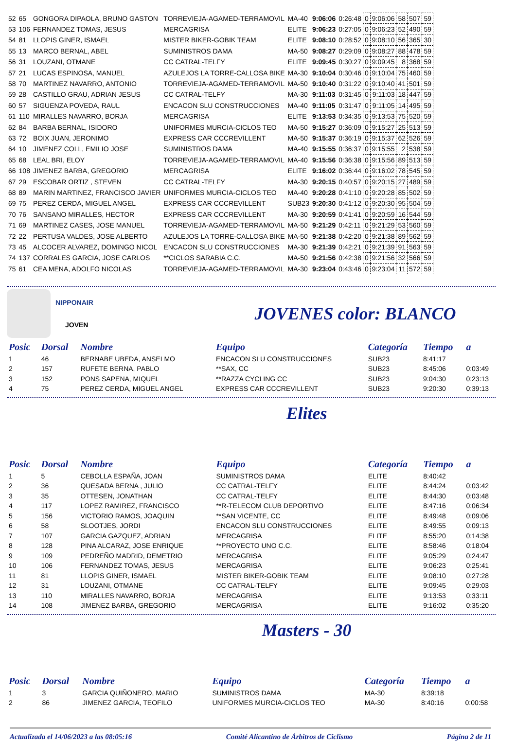| 52 | 65 | GONGORA DIPAOLA, BRUNO GASTON | TORREVIEJA-AGAMED-TERRAMOVIL | MA-40 | 9:06:06 | 0:26:48 | 0 | 9:06:06 | 58 | 507 | 59 |
| 53 | 106 | FERNANDEZ TOMAS, JESUS | MERCAGRISA | ELITE | 9:06:23 | 0:27:05 | 0 | 9:06:23 | 52 | 490 | 59 |
| 54 | 81 | LLOPIS GINER, ISMAEL | MISTER BIKER-GOBIK TEAM | ELITE | 9:08:10 | 0:28:52 | 0 | 9:08:10 | 56 | 365 | 30 |
| 55 | 13 | MARCO BERNAL, ABEL | SUMINISTROS DAMA | MA-50 | 9:08:27 | 0:29:09 | 0 | 9:08:27 | 88 | 478 | 59 |
| 56 | 31 | LOUZANI, OTMANE | CC CATRAL-TELFY | ELITE | 9:09:45 | 0:30:27 | 0 | 9:09:45 | 8 | 368 | 59 |
| 57 | 21 | LUCAS ESPINOSA, MANUEL | AZULEJOS LA TORRE-CALLOSA BIKE | MA-30 | 9:10:04 | 0:30:46 | 0 | 9:10:04 | 75 | 460 | 59 |
| 58 | 70 | MARTINEZ NAVARRO, ANTONIO | TORREVIEJA-AGAMED-TERRAMOVIL | MA-50 | 9:10:40 | 0:31:22 | 0 | 9:10:40 | 41 | 501 | 59 |
| 59 | 28 | CASTILLO GRAU, ADRIAN JESUS | CC CATRAL-TELFY | MA-30 | 9:11:03 | 0:31:45 | 0 | 9:11:03 | 18 | 447 | 59 |
| 60 | 57 | SIGUENZA POVEDA, RAUL | ENCACON SLU CONSTRUCCIONES | MA-40 | 9:11:05 | 0:31:47 | 0 | 9:11:05 | 14 | 495 | 59 |
| 61 | 110 | MIRALLES NAVARRO, BORJA | MERCAGRISA | ELITE | 9:13:53 | 0:34:35 | 0 | 9:13:53 | 75 | 520 | 59 |
| 62 | 84 | BARBA BERNAL, ISIDORO | UNIFORMES MURCIA-CICLOS TEO | MA-50 | 9:15:27 | 0:36:09 | 0 | 9:15:27 | 25 | 513 | 59 |
| 63 | 72 | BOIX JUAN, JERONIMO | EXPRESS CAR CCCREVILLENT | MA-50 | 9:15:37 | 0:36:19 | 0 | 9:15:37 | 62 | 526 | 59 |
| 64 | 10 | JIMENEZ COLL, EMILIO JOSE | SUMINISTROS DAMA | MA-40 | 9:15:55 | 0:36:37 | 0 | 9:15:55 | 2 | 538 | 59 |
| 65 | 68 | LEAL BRI, ELOY | TORREVIEJA-AGAMED-TERRAMOVIL | MA-40 | 9:15:56 | 0:36:38 | 0 | 9:15:56 | 89 | 513 | 59 |
| 66 | 108 | JIMENEZ BARBA, GREGORIO | MERCAGRISA | ELITE | 9:16:02 | 0:36:44 | 0 | 9:16:02 | 78 | 545 | 59 |
| 67 | 29 | ESCOBAR ORTIZ , STEVEN | CC CATRAL-TELFY | MA-30 | 9:20:15 | 0:40:57 | 0 | 9:20:15 | 27 | 489 | 59 |
| 68 | 89 | MARIN MARTINEZ, FRANCISCO JAVIER | UNIFORMES MURCIA-CICLOS TEO | MA-40 | 9:20:28 | 0:41:10 | 0 | 9:20:28 | 85 | 502 | 59 |
| 69 | 75 | PEREZ CERDA, MIGUEL ANGEL | EXPRESS CAR CCCREVILLENT | SUB23 | 9:20:30 | 0:41:12 | 0 | 9:20:30 | 95 | 504 | 59 |
| 70 | 76 | SANSANO MIRALLES, HECTOR | EXPRESS CAR CCCREVILLENT | MA-30 | 9:20:59 | 0:41:41 | 0 | 9:20:59 | 16 | 544 | 59 |
| 71 | 69 | MARTINEZ CASES, JOSE MANUEL | TORREVIEJA-AGAMED-TERRAMOVIL | MA-50 | 9:21:29 | 0:42:11 | 0 | 9:21:29 | 53 | 560 | 59 |
| 72 | 22 | PERTUSA VALDES, JOSE ALBERTO | AZULEJOS LA TORRE-CALLOSA BIKE | MA-50 | 9:21:38 | 0:42:20 | 0 | 9:21:38 | 89 | 562 | 59 |
| 73 | 45 | ALCOCER ALVAREZ, DOMINGO NICOL | ENCACON SLU CONSTRUCCIONES | MA-30 | 9:21:39 | 0:42:21 | 0 | 9:21:39 | 91 | 563 | 59 |
| 74 | 137 | CORRALES GARCIA, JOSE CARLOS | **CICLOS SARABIA C.C. | MA-50 | 9:21:56 | 0:42:38 | 0 | 9:21:56 | 32 | 566 | 59 |
| 75 | 61 | CEA MENA, ADOLFO NICOLAS | TORREVIEJA-AGAMED-TERRAMOVIL | MA-30 | 9:23:04 | 0:43:46 | 0 | 9:23:04 | 11 | 572 | 59 |
NIPPONAIR
JOVEN
JOVENES color: BLANCO
| Posic | Dorsal | Nombre | Equipo | Categoría | Tiempo | a |
| --- | --- | --- | --- | --- | --- | --- |
| 1 | 46 | BERNABE UBEDA, ANSELMO | ENCACON SLU CONSTRUCCIONES | SUB23 | 8:41:17 | |
| 2 | 157 | RUFETE BERNA, PABLO | **SAX, CC | SUB23 | 8:45:06 | 0:03:49 |
| 3 | 152 | PONS SAPENA, MIQUEL | **RAZZA CYCLING CC | SUB23 | 9:04:30 | 0:23:13 |
| 4 | 75 | PEREZ CERDA, MIGUEL ANGEL | EXPRESS CAR CCCREVILLENT | SUB23 | 9:20:30 | 0:39:13 |
Elites
| Posic | Dorsal | Nombre | Equipo | Categoría | Tiempo | a |
| --- | --- | --- | --- | --- | --- | --- |
| 1 | 5 | CEBOLLA ESPAÑA, JOAN | SUMINISTROS DAMA | ELITE | 8:40:42 | |
| 2 | 36 | QUESADA BERNA , JULIO | CC CATRAL-TELFY | ELITE | 8:44:24 | 0:03:42 |
| 3 | 35 | OTTESEN, JONATHAN | CC CATRAL-TELFY | ELITE | 8:44:30 | 0:03:48 |
| 4 | 117 | LOPEZ RAMIREZ, FRANCISCO | **R-TELECOM CLUB DEPORTIVO | ELITE | 8:47:16 | 0:06:34 |
| 5 | 156 | VICTORIO RAMOS, JOAQUIN | **SAN VICENTE, CC | ELITE | 8:49:48 | 0:09:06 |
| 6 | 58 | SLOOTJES, JORDI | ENCACON SLU CONSTRUCCIONES | ELITE | 8:49:55 | 0:09:13 |
| 7 | 107 | GARCIA GAZQUEZ, ADRIAN | MERCAGRISA | ELITE | 8:55:20 | 0:14:38 |
| 8 | 128 | PINA ALCARAZ, JOSE ENRIQUE | **PROYECTO UNO C.C. | ELITE | 8:58:46 | 0:18:04 |
| 9 | 109 | PEDREÑO MADRID, DEMETRIO | MERCAGRISA | ELITE | 9:05:29 | 0:24:47 |
| 10 | 106 | FERNANDEZ TOMAS, JESUS | MERCAGRISA | ELITE | 9:06:23 | 0:25:41 |
| 11 | 81 | LLOPIS GINER, ISMAEL | MISTER BIKER-GOBIK TEAM | ELITE | 9:08:10 | 0:27:28 |
| 12 | 31 | LOUZANI, OTMANE | CC CATRAL-TELFY | ELITE | 9:09:45 | 0:29:03 |
| 13 | 110 | MIRALLES NAVARRO, BORJA | MERCAGRISA | ELITE | 9:13:53 | 0:33:11 |
| 14 | 108 | JIMENEZ BARBA, GREGORIO | MERCAGRISA | ELITE | 9:16:02 | 0:35:20 |
Masters - 30
| Posic | Dorsal | Nombre | Equipo | Categoría | Tiempo | a |
| --- | --- | --- | --- | --- | --- | --- |
| 1 | 3 | GARCIA QUIÑONERO, MARIO | SUMINISTROS DAMA | MA-30 | 8:39:18 | |
| 2 | 86 | JIMENEZ GARCIA, TEOFILO | UNIFORMES MURCIA-CICLOS TEO | MA-30 | 8:40:16 | 0:00:58 |
Actualizada el 14/06/2023 a las 08:05:16 Comité Alicantino de Árbitros de Ciclismo Página 2 de 11